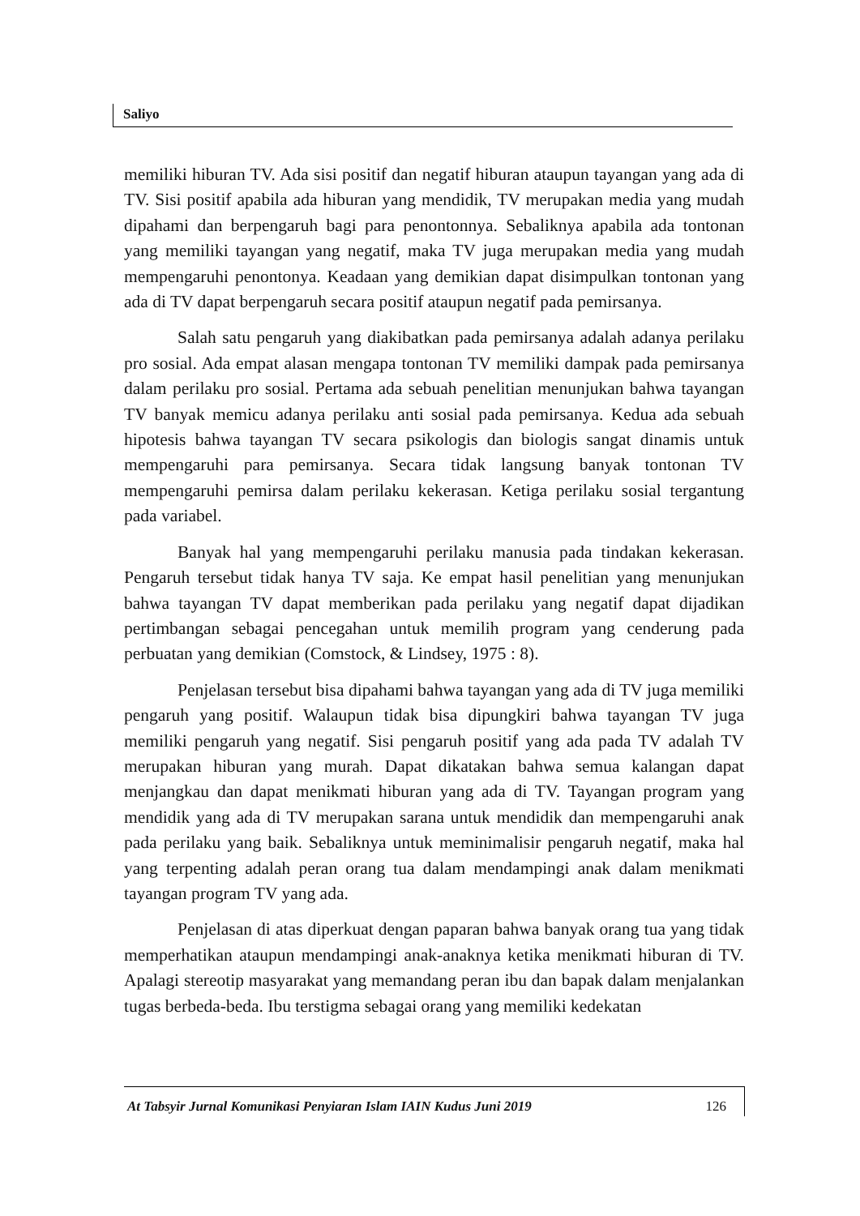Saliyo
memiliki hiburan TV. Ada sisi positif dan negatif hiburan ataupun tayangan yang ada di TV. Sisi positif apabila ada hiburan yang mendidik, TV merupakan media yang mudah dipahami dan berpengaruh bagi para penontonnya. Sebaliknya apabila ada tontonan yang memiliki tayangan yang negatif, maka TV juga merupakan media yang mudah mempengaruhi penontonya. Keadaan yang demikian dapat disimpulkan tontonan yang ada di TV dapat berpengaruh secara positif ataupun negatif pada pemirsanya.
Salah satu pengaruh yang diakibatkan pada pemirsanya adalah adanya perilaku pro sosial. Ada empat alasan mengapa tontonan TV memiliki dampak pada pemirsanya dalam perilaku pro sosial. Pertama ada sebuah penelitian menunjukan bahwa tayangan TV banyak memicu adanya perilaku anti sosial pada pemirsanya. Kedua ada sebuah hipotesis bahwa tayangan TV secara psikologis dan biologis sangat dinamis untuk mempengaruhi para pemirsanya. Secara tidak langsung banyak tontonan TV mempengaruhi pemirsa dalam perilaku kekerasan. Ketiga perilaku sosial tergantung pada variabel.
Banyak hal yang mempengaruhi perilaku manusia pada tindakan kekerasan. Pengaruh tersebut tidak hanya TV saja. Ke empat hasil penelitian yang menunjukan bahwa tayangan TV dapat memberikan pada perilaku yang negatif dapat dijadikan pertimbangan sebagai pencegahan untuk memilih program yang cenderung pada perbuatan yang demikian (Comstock, & Lindsey, 1975 : 8).
Penjelasan tersebut bisa dipahami bahwa tayangan yang ada di TV juga memiliki pengaruh yang positif. Walaupun tidak bisa dipungkiri bahwa tayangan TV juga memiliki pengaruh yang negatif. Sisi pengaruh positif yang ada pada TV adalah TV merupakan hiburan yang murah. Dapat dikatakan bahwa semua kalangan dapat menjangkau dan dapat menikmati hiburan yang ada di TV. Tayangan program yang mendidik yang ada di TV merupakan sarana untuk mendidik dan mempengaruhi anak pada perilaku yang baik. Sebaliknya untuk meminimalisir pengaruh negatif, maka hal yang terpenting adalah peran orang tua dalam mendampingi anak dalam menikmati tayangan program TV yang ada.
Penjelasan di atas diperkuat dengan paparan bahwa banyak orang tua yang tidak memperhatikan ataupun mendampingi anak-anaknya ketika menikmati hiburan di TV. Apalagi stereotip masyarakat yang memandang peran ibu dan bapak dalam menjalankan tugas berbeda-beda. Ibu terstigma sebagai orang yang memiliki kedekatan
At Tabsyir Jurnal Komunikasi Penyiaran Islam IAIN Kudus Juni 2019 126